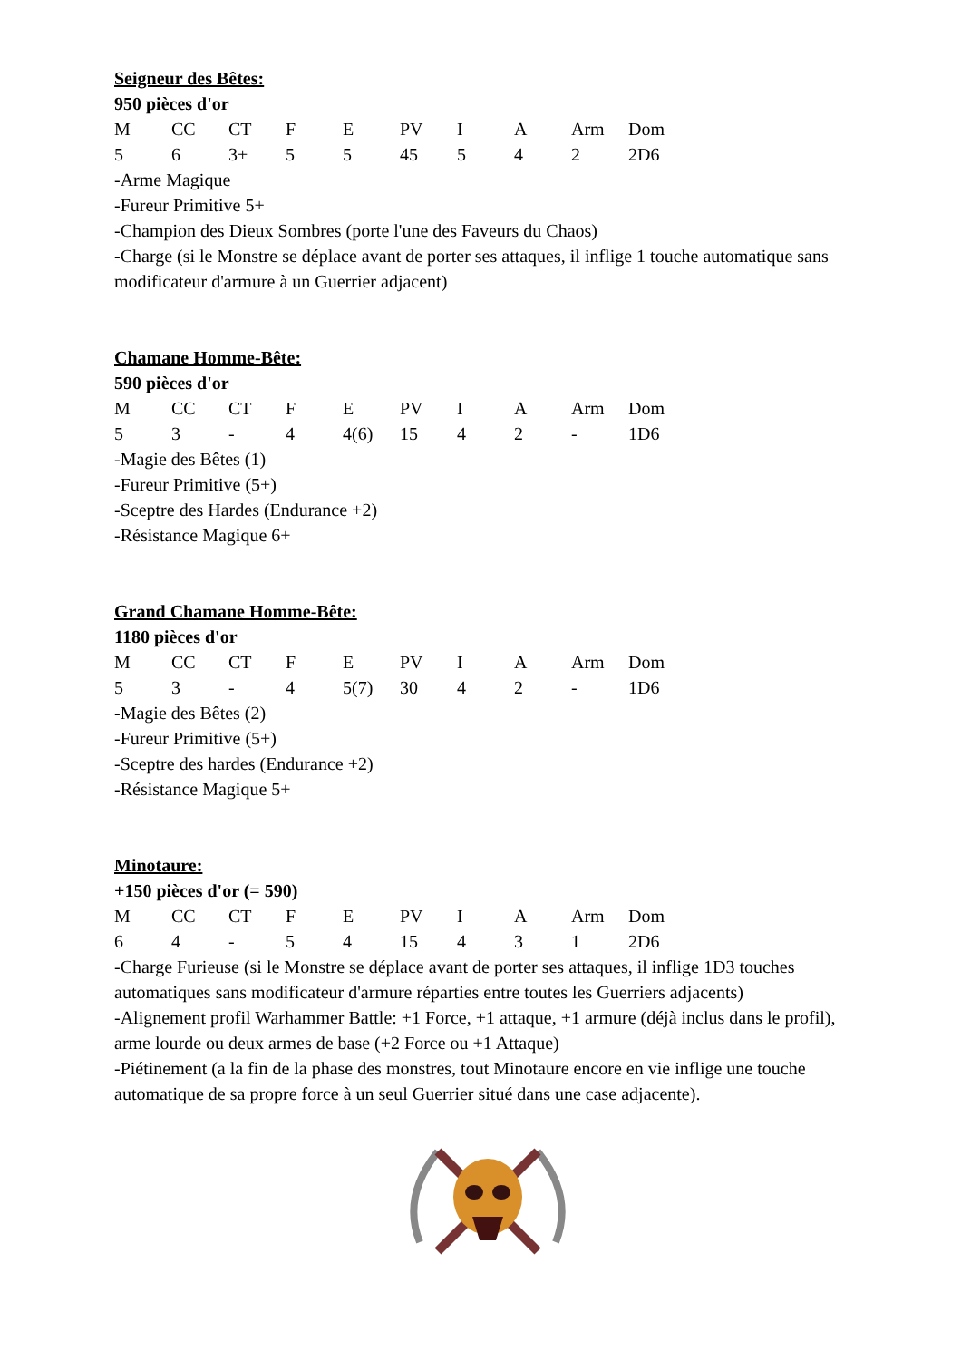Seigneur des Bêtes:
950 pièces d'or
| M | CC | CT | F | E | PV | I | A | Arm | Dom |
| --- | --- | --- | --- | --- | --- | --- | --- | --- | --- |
| 5 | 6 | 3+ | 5 | 5 | 45 | 5 | 4 | 2 | 2D6 |
-Arme Magique
-Fureur Primitive 5+
-Champion des Dieux Sombres (porte l'une des Faveurs du Chaos)
-Charge (si le Monstre se déplace avant de porter ses attaques, il inflige 1 touche automatique sans modificateur d'armure à un Guerrier adjacent)
Chamane Homme-Bête:
590 pièces d'or
| M | CC | CT | F | E | PV | I | A | Arm | Dom |
| --- | --- | --- | --- | --- | --- | --- | --- | --- | --- |
| 5 | 3 | - | 4 | 4(6) | 15 | 4 | 2 | - | 1D6 |
-Magie des Bêtes (1)
-Fureur Primitive (5+)
-Sceptre des Hardes (Endurance +2)
-Résistance Magique 6+
Grand Chamane Homme-Bête:
1180 pièces d'or
| M | CC | CT | F | E | PV | I | A | Arm | Dom |
| --- | --- | --- | --- | --- | --- | --- | --- | --- | --- |
| 5 | 3 | - | 4 | 5(7) | 30 | 4 | 2 | - | 1D6 |
-Magie des Bêtes (2)
-Fureur Primitive (5+)
-Sceptre des hardes (Endurance +2)
-Résistance Magique 5+
Minotaure:
+150 pièces d'or (= 590)
| M | CC | CT | F | E | PV | I | A | Arm | Dom |
| --- | --- | --- | --- | --- | --- | --- | --- | --- | --- |
| 6 | 4 | - | 5 | 4 | 15 | 4 | 3 | 1 | 2D6 |
-Charge Furieuse (si le Monstre se déplace avant de porter ses attaques, il inflige 1D3 touches automatiques sans modificateur d'armure réparties entre toutes les Guerriers adjacents)
-Alignement profil Warhammer Battle: +1 Force, +1 attaque, +1 armure (déjà inclus dans le profil), arme lourde ou deux armes de base (+2 Force ou +1 Attaque)
-Piétinement (a la fin de la phase des monstres, tout Minotaure encore en vie inflige une touche automatique de sa propre force à un seul Guerrier situé dans une case adjacente).